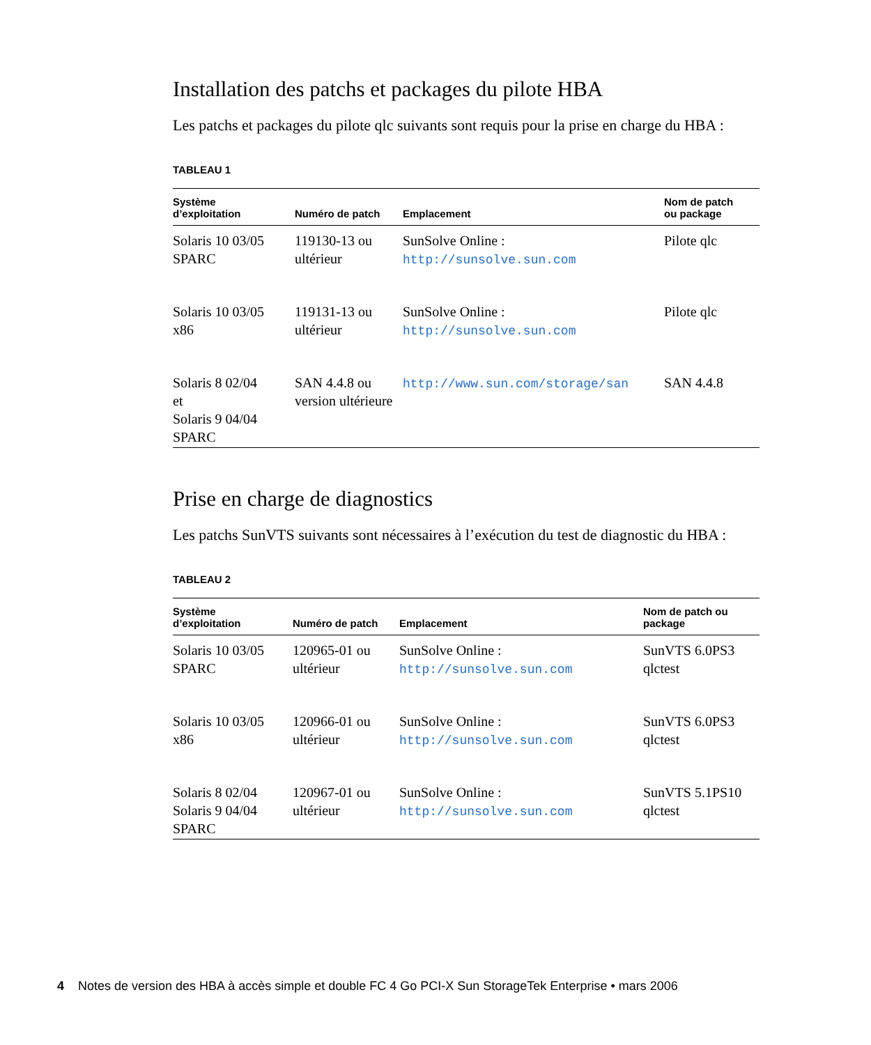Installation des patchs et packages du pilote HBA
Les patchs et packages du pilote qlc suivants sont requis pour la prise en charge du HBA :
TABLEAU 1
| Système d’exploitation | Numéro de patch | Emplacement | Nom de patch ou package |
| --- | --- | --- | --- |
| Solaris 10 03/05 SPARC | 119130-13 ou ultérieur | SunSolve Online : http://sunsolve.sun.com | Pilote qlc |
| Solaris 10 03/05 x86 | 119131-13 ou ultérieur | SunSolve Online : http://sunsolve.sun.com | Pilote qlc |
| Solaris 8 02/04 et Solaris 9 04/04 SPARC | SAN 4.4.8 ou version ultérieure | http://www.sun.com/storage/san | SAN 4.4.8 |
Prise en charge de diagnostics
Les patchs SunVTS suivants sont nécessaires à l’exécution du test de diagnostic du HBA :
TABLEAU 2
| Système d’exploitation | Numéro de patch | Emplacement | Nom de patch ou package |
| --- | --- | --- | --- |
| Solaris 10 03/05 SPARC | 120965-01 ou ultérieur | SunSolve Online : http://sunsolve.sun.com | SunVTS 6.0PS3 qlctest |
| Solaris 10 03/05 x86 | 120966-01 ou ultérieur | SunSolve Online : http://sunsolve.sun.com | SunVTS 6.0PS3 qlctest |
| Solaris 8 02/04 Solaris 9 04/04 SPARC | 120967-01 ou ultérieur | SunSolve Online : http://sunsolve.sun.com | SunVTS 5.1PS10 qlctest |
4 Notes de version des HBA à accès simple et double FC 4 Go PCI-X Sun StorageTek Enterprise • mars 2006